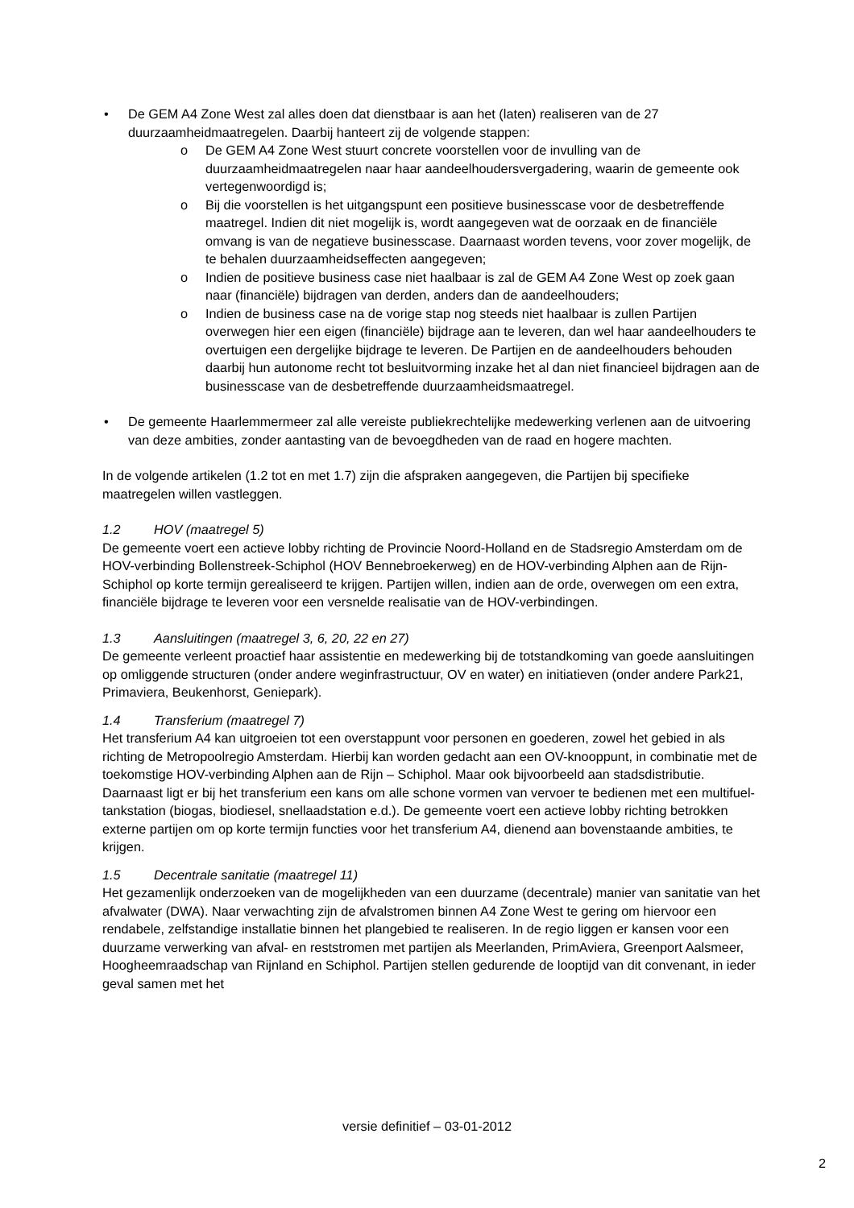• De GEM A4 Zone West zal alles doen dat dienstbaar is aan het (laten) realiseren van de 27 duurzaamheidmaatregelen. Daarbij hanteert zij de volgende stappen:
o De GEM A4 Zone West stuurt concrete voorstellen voor de invulling van de duurzaamheidmaatregelen naar haar aandeelhoudersvergadering, waarin de gemeente ook vertegenwoordigd is;
o Bij die voorstellen is het uitgangspunt een positieve businesscase voor de desbetreffende maatregel. Indien dit niet mogelijk is, wordt aangegeven wat de oorzaak en de financiële omvang is van de negatieve businesscase. Daarnaast worden tevens, voor zover mogelijk, de te behalen duurzaamheidseffecten aangegeven;
o Indien de positieve business case niet haalbaar is zal de GEM A4 Zone West op zoek gaan naar (financiële) bijdragen van derden, anders dan de aandeelhouders;
o Indien de business case na de vorige stap nog steeds niet haalbaar is zullen Partijen overwegen hier een eigen (financiële) bijdrage aan te leveren, dan wel haar aandeelhouders te overtuigen een dergelijke bijdrage te leveren. De Partijen en de aandeelhouders behouden daarbij hun autonome recht tot besluitvorming inzake het al dan niet financieel bijdragen aan de businesscase van de desbetreffende duurzaamheidsmaatregel.
• De gemeente Haarlemmermeer zal alle vereiste publiekrechtelijke medewerking verlenen aan de uitvoering van deze ambities, zonder aantasting van de bevoegdheden van de raad en hogere machten.
In de volgende artikelen (1.2 tot en met 1.7) zijn die afspraken aangegeven, die Partijen bij specifieke maatregelen willen vastleggen.
1.2 HOV (maatregel 5)
De gemeente voert een actieve lobby richting de Provincie Noord-Holland en de Stadsregio Amsterdam om de HOV-verbinding Bollenstreek-Schiphol (HOV Bennebroekerweg) en de HOV-verbinding Alphen aan de Rijn-Schiphol op korte termijn gerealiseerd te krijgen. Partijen willen, indien aan de orde, overwegen om een extra, financiële bijdrage te leveren voor een versnelde realisatie van de HOV-verbindingen.
1.3 Aansluitingen (maatregel 3, 6, 20, 22 en 27)
De gemeente verleent proactief haar assistentie en medewerking bij de totstandkoming van goede aansluitingen op omliggende structuren (onder andere weginfrastructuur, OV en water) en initiatieven (onder andere Park21, Primaviera, Beukenhorst, Geniepark).
1.4 Transferium (maatregel 7)
Het transferium A4 kan uitgroeien tot een overstappunt voor personen en goederen, zowel het gebied in als richting de Metropoolregio Amsterdam. Hierbij kan worden gedacht aan een OV-knooppunt, in combinatie met de toekomstige HOV-verbinding Alphen aan de Rijn – Schiphol. Maar ook bijvoorbeeld aan stadsdistributie. Daarnaast ligt er bij het transferium een kans om alle schone vormen van vervoer te bedienen met een multifuel-tankstation (biogas, biodiesel, snellaadstation e.d.). De gemeente voert een actieve lobby richting betrokken externe partijen om op korte termijn functies voor het transferium A4, dienend aan bovenstaande ambities, te krijgen.
1.5 Decentrale sanitatie (maatregel 11)
Het gezamenlijk onderzoeken van de mogelijkheden van een duurzame (decentrale) manier van sanitatie van het afvalwater (DWA). Naar verwachting zijn de afvalstromen binnen A4 Zone West te gering om hiervoor een rendabele, zelfstandige installatie binnen het plangebied te realiseren. In de regio liggen er kansen voor een duurzame verwerking van afval- en reststromen met partijen als Meerlanden, PrimAviera, Greenport Aalsmeer, Hoogheemraadschap van Rijnland en Schiphol. Partijen stellen gedurende de looptijd van dit convenant, in ieder geval samen met het
versie definitief – 03-01-2012
2